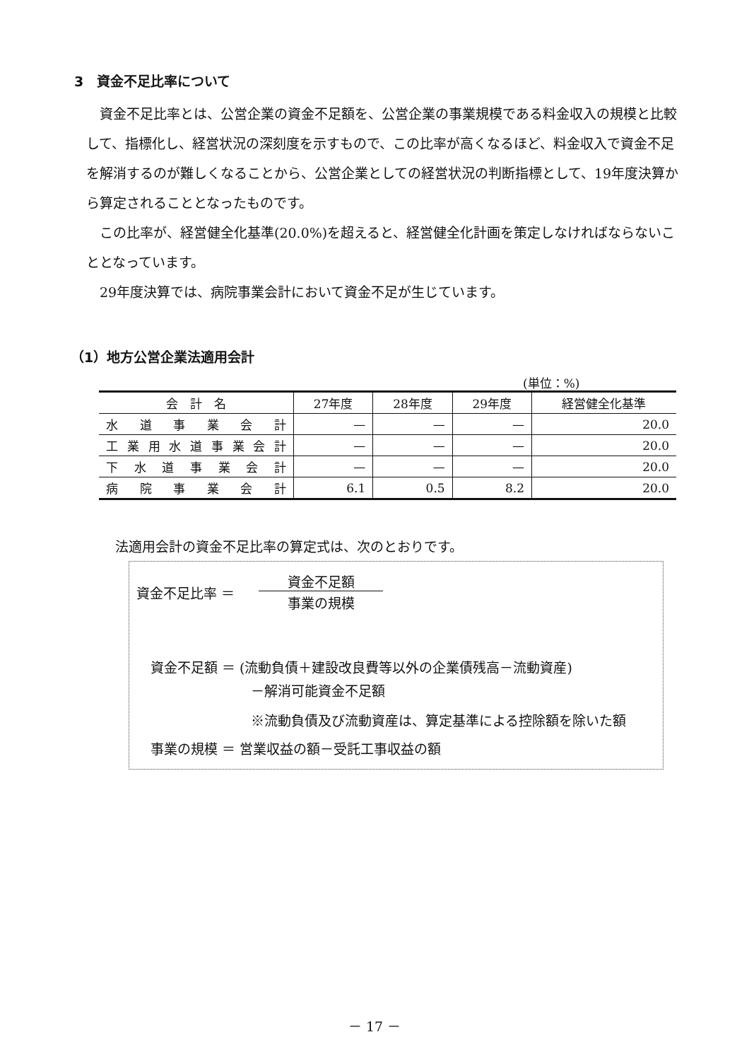3　資金不足比率について
　資金不足比率とは、公営企業の資金不足額を、公営企業の事業規模である料金収入の規模と比較して、指標化し、経営状況の深刻度を示すもので、この比率が高くなるほど、料金収入で資金不足を解消するのが難しくなることから、公営企業としての経営状況の判断指標として、19年度決算から算定されることとなったものです。
　この比率が、経営健全化基準(20.0%)を超えると、経営健全化計画を策定しなければならないこととなっています。
　29年度決算では、病院事業会計において資金不足が生じています。
（1）地方公営企業法適用会計
(単位：%)
| 会 計 名 | 27年度 | 28年度 | 29年度 | 経営健全化基準 |
| --- | --- | --- | --- | --- |
| 水道事業会計 | — | — | — | 20.0 |
| 工業用水道事業会計 | — | — | — | 20.0 |
| 下水道事業会計 | — | — | — | 20.0 |
| 病院事業会計 | 6.1 | 0.5 | 8.2 | 20.0 |
法適用会計の資金不足比率の算定式は、次のとおりです。
資金不足比率 ＝
資金不足額
事業の規模
資金不足額 ＝ (流動負債＋建設改良費等以外の企業債残高－流動資産)
－解消可能資金不足額
※流動負債及び流動資産は、算定基準による控除額を除いた額
事業の規模 ＝ 営業収益の額－受託工事収益の額
－ 17 －